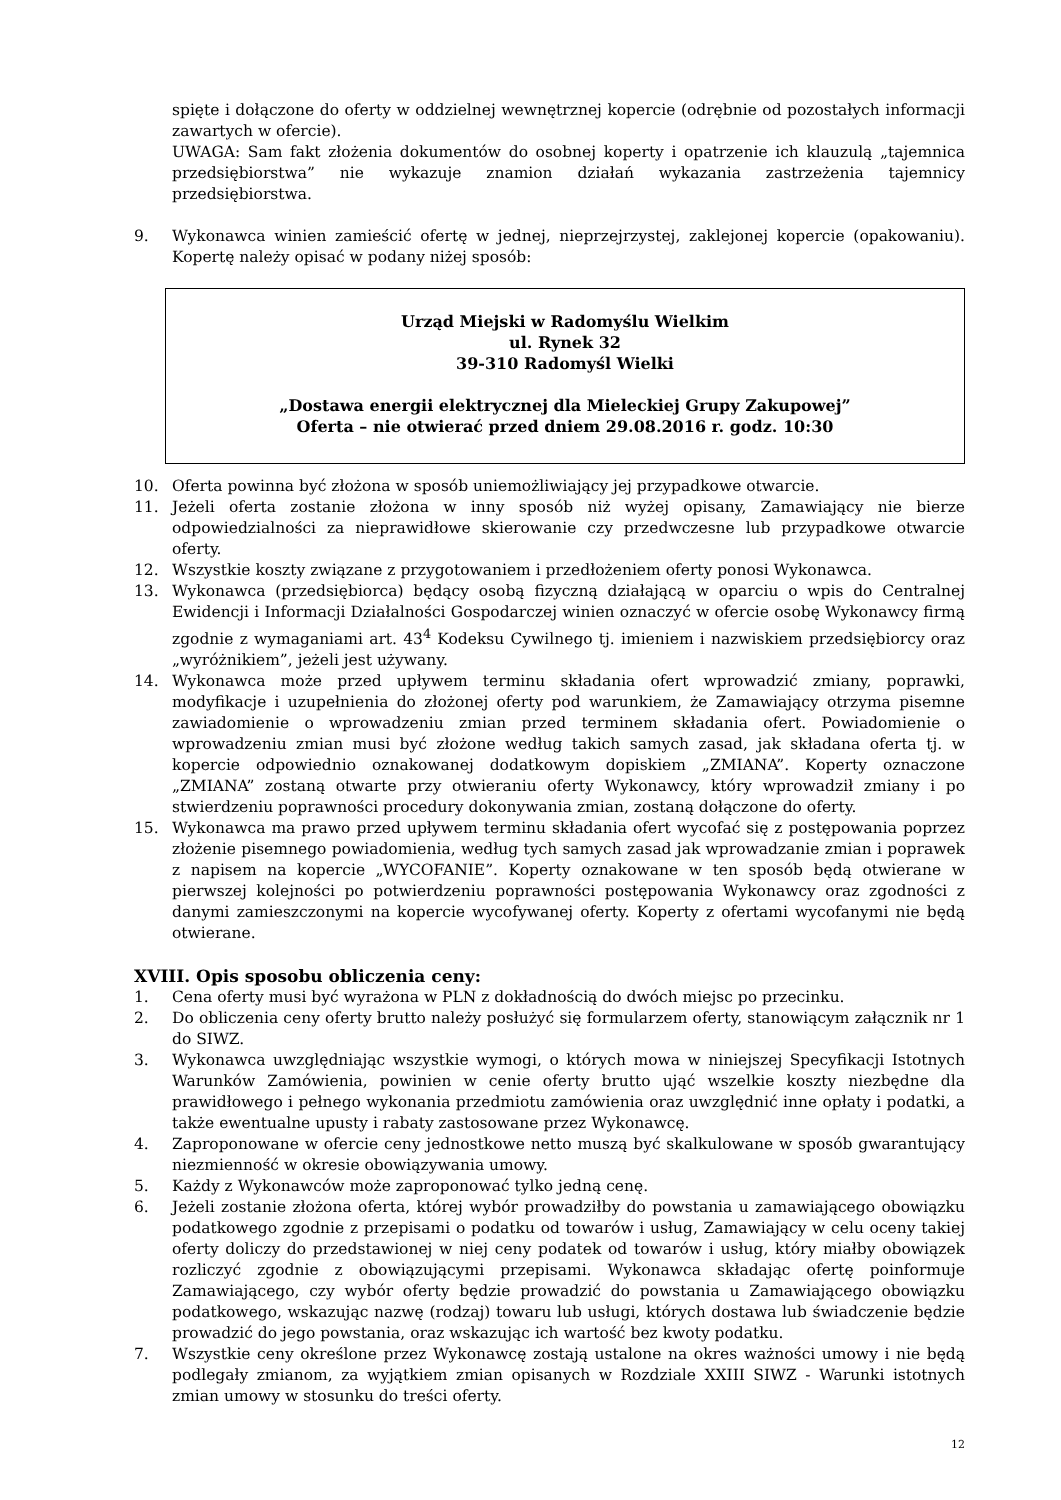spięte i dołączone do oferty w oddzielnej wewnętrznej kopercie (odrębnie od pozostałych informacji zawartych w ofercie).
UWAGA: Sam fakt złożenia dokumentów do osobnej koperty i opatrzenie ich klauzulą „tajemnica przedsiębiorstwa” nie wykazuje znamion działań wykazania zastrzeżenia tajemnicy przedsiębiorstwa.
9. Wykonawca winien zamieścić ofertę w jednej, nieprzejrzystej, zaklejonej kopercie (opakowaniu). Kopertę należy opisać w podany niżej sposób:
Urząd Miejski w Radomyślu Wielkim
ul. Rynek 32
39-310 Radomyśl Wielki
„Dostawa energii elektrycznej dla Mieleckiej Grupy Zakupowej”
Oferta – nie otwierać przed dniem 29.08.2016 r. godz. 10:30
10. Oferta powinna być złożona w sposób uniemożliwiający jej przypadkowe otwarcie.
11. Jeżeli oferta zostanie złożona w inny sposób niż wyżej opisany, Zamawiający nie bierze odpowiedzialności za nieprawidłowe skierowanie czy przedwczesne lub przypadkowe otwarcie oferty.
12. Wszystkie koszty związane z przygotowaniem i przedłożeniem oferty ponosi Wykonawca.
13. Wykonawca (przedsiębiorca) będący osobą fizyczną działającą w oparciu o wpis do Centralnej Ewidencji i Informacji Działalności Gospodarczej winien oznaczyć w ofercie osobę Wykonawcy firmą zgodnie z wymaganiami art. 43<sup>4</sup> Kodeksu Cywilnego tj. imieniem i nazwiskiem przedsiębiorcy oraz „wyróżnikiem”, jeżeli jest używany.
14. Wykonawca może przed upływem terminu składania ofert wprowadzić zmiany, poprawki, modyfikacje i uzupełnienia do złożonej oferty pod warunkiem, że Zamawiający otrzyma pisemne zawiadomienie o wprowadzeniu zmian przed terminem składania ofert. Powiadomienie o wprowadzeniu zmian musi być złożone według takich samych zasad, jak składana oferta tj. w kopercie odpowiednio oznakowanej dodatkowym dopiskiem „ZMIANA”. Koperty oznaczone „ZMIANA” zostaną otwarte przy otwieraniu oferty Wykonawcy, który wprowadził zmiany i po stwierdzeniu poprawności procedury dokonywania zmian, zostaną dołączone do oferty.
15. Wykonawca ma prawo przed upływem terminu składania ofert wycofać się z postępowania poprzez złożenie pisemnego powiadomienia, według tych samych zasad jak wprowadzanie zmian i poprawek z napisem na kopercie „WYCOFANIE”. Koperty oznakowane w ten sposób będą otwierane w pierwszej kolejności po potwierdzeniu poprawności postępowania Wykonawcy oraz zgodności z danymi zamieszczonymi na kopercie wycofywanej oferty. Koperty z ofertami wycofanymi nie będą otwierane.
XVIII. Opis sposobu obliczenia ceny:
1. Cena oferty musi być wyrażona w PLN z dokładnością do dwóch miejsc po przecinku.
2. Do obliczenia ceny oferty brutto należy posłużyć się formularzem oferty, stanowiącym załącznik nr 1 do SIWZ.
3. Wykonawca uwzględniając wszystkie wymogi, o których mowa w niniejszej Specyfikacji Istotnych Warunków Zamówienia, powinien w cenie oferty brutto ująć wszelkie koszty niezbędne dla prawidłowego i pełnego wykonania przedmiotu zamówienia oraz uwzględnić inne opłaty i podatki, a także ewentualne upusty i rabaty zastosowane przez Wykonawcę.
4. Zaproponowane w ofercie ceny jednostkowe netto muszą być skalkulowane w sposób gwarantujący niezmienność w okresie obowiązywania umowy.
5. Każdy z Wykonawców może zaproponować tylko jedną cenę.
6. Jeżeli zostanie złożona oferta, której wybór prowadziłby do powstania u zamawiającego obowiązku podatkowego zgodnie z przepisami o podatku od towarów i usług, Zamawiający w celu oceny takiej oferty doliczy do przedstawionej w niej ceny podatek od towarów i usług, który miałby obowiązek rozliczyć zgodnie z obowiązującymi przepisami. Wykonawca składając ofertę poinformuje Zamawiającego, czy wybór oferty będzie prowadzić do powstania u Zamawiającego obowiązku podatkowego, wskazując nazwę (rodzaj) towaru lub usługi, których dostawa lub świadczenie będzie prowadzić do jego powstania, oraz wskazując ich wartość bez kwoty podatku.
7. Wszystkie ceny określone przez Wykonawcę zostają ustalone na okres ważności umowy i nie będą podlegały zmianom, za wyjątkiem zmian opisanych w Rozdziale XXIII SIWZ - Warunki istotnych zmian umowy w stosunku do treści oferty.
12